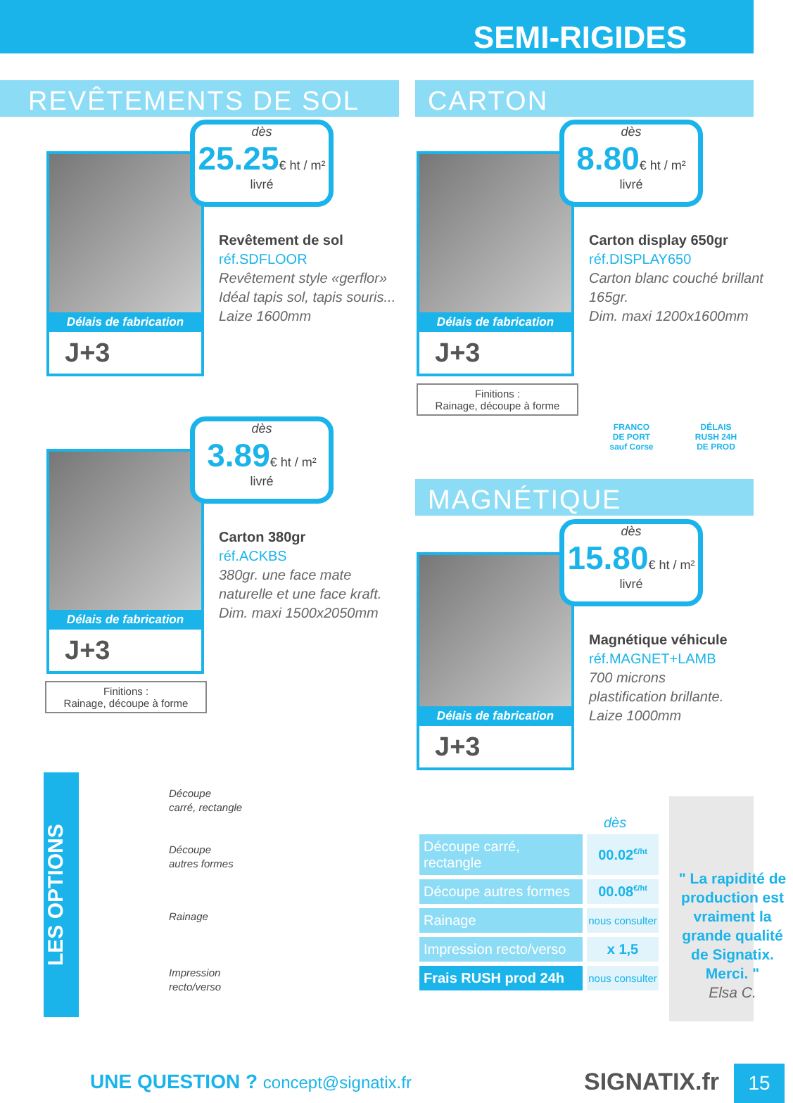SEMI-RIGIDES
REVÊTEMENTS DE SOL CARTON
Délais de fabrication
J+3
dès
25.25€ ht / m²
livré
Revêtement de sol
réf.SDFLOOR
Revêtement style «gerflor»
Idéal tapis sol, tapis souris...
Laize 1600mm
Délais de fabrication
J+3
dès
8.80€ ht / m²
livré
Carton display 650gr
réf.DISPLAY650
Carton blanc couché brillant 165gr.
Dim. maxi 1200x1600mm
Finitions :
Rainage, découpe à forme
FRANCO
DE PORT
sauf Corse
DÉLAIS
RUSH 24H
DE PROD
Délais de fabrication
J+3
dès
3.89€ ht / m²
livré
Carton 380gr
réf.ACKBS
380gr. une face mate naturelle et une face kraft.
Dim. maxi 1500x2050mm
Finitions :
Rainage, découpe à forme
MAGNÉTIQUE
Délais de fabrication
J+3
dès
15.80€ ht / m²
livré
Magnétique véhicule
réf.MAGNET+LAMB
700 microns
plastification brillante.
Laize 1000mm
LES OPTIONS
Découpe
carré, rectangle
Découpe
autres formes
Rainage
Impression
recto/verso
dès
| Découpe carré, rectangle | 00.02<sup>€/ht</sup> |
| Découpe autres formes | 00.08<sup>€/ht</sup> |
| Rainage | nous consulter |
| Impression recto/verso | x 1,5 |
| Frais RUSH prod 24h | nous consulter |
" La rapidité de production est vraiment la grande qualité de Signatix. Merci. "
Elsa C.
UNE QUESTION ? concept@signatix.fr
SIGNATIX.fr 15